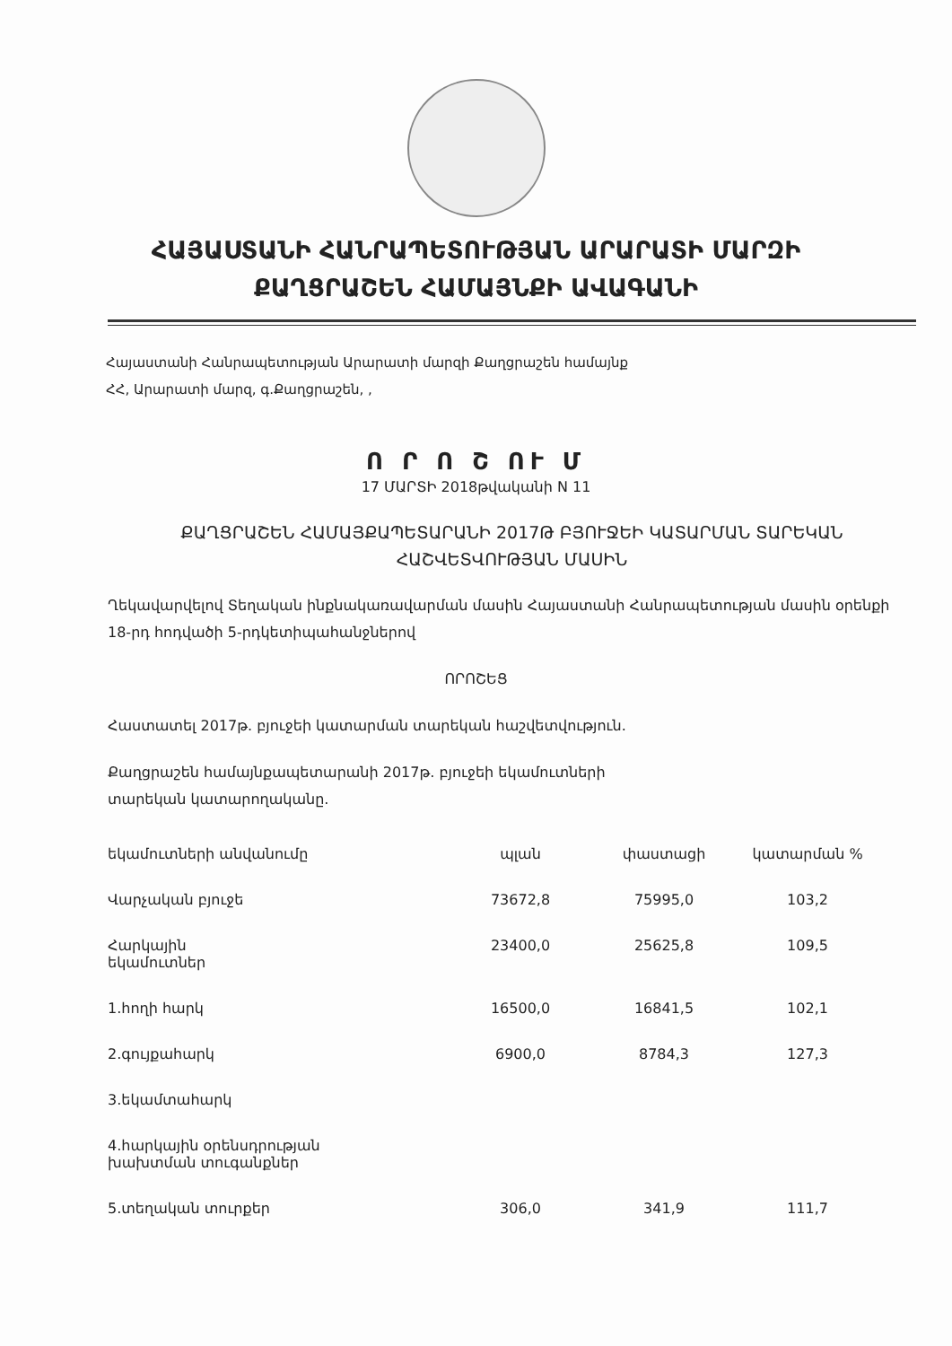ՀԱՅԱՍՏԱՆԻ ՀԱՆՐԱՊԵՏՈՒԹՅԱՆ ԱՐԱՐԱՏԻ ՄԱՐԶԻ
ՔԱՂՑՐԱՇԵՆ ՀԱՄԱՅՆՔԻ ԱՎԱԳԱՆԻ
Հայաստանի Հանրապետության Արարատի մարզի Քաղցրաշեն համայնք
ՀՀ, Արարատի մարզ, գ.Քաղցրաշեն, ,
Ո Ր Ո Շ ՈՒ Մ
17 ՄԱՐՏԻ 2018թվականի N 11
ՔԱՂՑՐԱՇԵՆ ՀԱՄԱՅՔԱՊԵՏԱՐԱՆԻ 2017Թ ԲՅՈՒՋԵԻ ԿԱՏԱՐՄԱՆ ՏԱՐԵԿԱՆ ՀԱՇՎԵՏՎՈՒԹՅԱՆ ՄԱՍԻՆ
Ղեկավարվելով Տեղական ինքնակառավարման մասին Հայաստանի Հանրապետության մասին օրենքի 18-րդ հոդվածի 5-րդկետիպահանջներով
ՈՐՈՇԵՑ
Հաստատել 2017թ. բյուջեի կատարման տարեկան հաշվետվություն.
Քաղցրաշեն համայնքապետարանի 2017թ. բյուջեի եկամուտների
տարեկան կատարողականը.
| եկամուտների անվանումը | պլան | փաստացի | կատարման % |
| --- | --- | --- | --- |
| Վարչական բյուջե | 73672,8 | 75995,0 | 103,2 |
| Հարկային եկամուտներ | 23400,0 | 25625,8 | 109,5 |
| 1.հողի հարկ | 16500,0 | 16841,5 | 102,1 |
| 2.գույքահարկ | 6900,0 | 8784,3 | 127,3 |
| 3.եկամտահարկ | | | |
| 4.հարկային օրենսդրության խախտման տուգանքներ | | | |
| 5.տեղական տուրքեր | 306,0 | 341,9 | 111,7 |